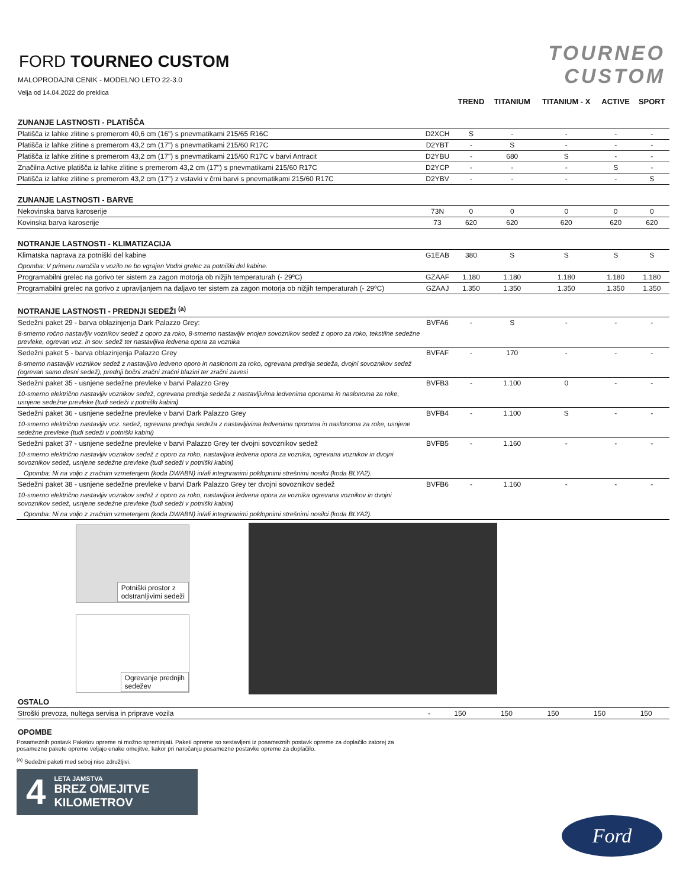TOURNEO
CUSTOM
FORD TOURNEO CUSTOM
MALOPRODAJNI CENIK - MODELNO LETO 22-3.0
Velja od 14.04.2022 do preklica
| | | TREND | TITANIUM | TITANIUM - X | ACTIVE | SPORT |
| --- | --- | --- | --- | --- | --- | --- |
| ZUNANJE LASTNOSTI - PLATIŠČA | | | | | | |
| Platišča iz lahke zlitine s premerom 40,6 cm (16") s pnevmatikami 215/65 R16C | D2XCH | S | - | - | - | - |
| Platišča iz lahke zlitine s premerom 43,2 cm (17") s pnevmatikami 215/60 R17C | D2YBT | - | S | - | - | - |
| Platišča iz lahke zlitine s premerom 43,2 cm (17") s pnevmatikami 215/60 R17C v barvi Antracit | D2YBU | - | 680 | S | - | - |
| Značilna Active platišča iz lahke zlitine s premerom 43,2 cm (17") s pnevmatikami 215/60 R17C | D2YCP | - | - | - | S | - |
| Platišča iz lahke zlitine s premerom 43,2 cm (17") z vstavki v črni barvi s pnevmatikami 215/60 R17C | D2YBV | - | - | - | - | S |
| ZUNANJE LASTNOSTI - BARVE | | | | | | |
| Nekovinska barva karoserije | 73N | 0 | 0 | 0 | 0 | 0 |
| Kovinska barva karoserije | 73 | 620 | 620 | 620 | 620 | 620 |
| NOTRANJE LASTNOSTI - KLIMATIZACIJA | | | | | | |
| Klimatska naprava za potniški del kabine | G1EAB | 380 | S | S | S | S |
| Opomba: V primeru naročila v vozilo ne bo vgrajen Vodni grelec za potniški del kabine. | | | | | | |
| Programabilni grelec na gorivo ter sistem za zagon motorja ob nižjih temperaturah (- 29ºC) | GZAAF | 1.180 | 1.180 | 1.180 | 1.180 | 1.180 |
| Programabilni grelec na gorivo z upravljanjem na daljavo ter sistem za zagon motorja ob nižjih temperaturah (- 29ºC) | GZAAJ | 1.350 | 1.350 | 1.350 | 1.350 | 1.350 |
| NOTRANJE LASTNOSTI - PREDNJI SEDEŽI <sup>(a)</sup> | | | | | | |
| Sedežni paket 29 - barva oblazinjenja Dark Palazzo Grey: | BVFA6 | - | S | - | - | - |
| 8-smerno ročno nastavljiv voznikov sedež z oporo za roko, 8-smerno nastavljiv enojen sovoznikov sedež z oporo za roko, tekstilne sedežne prevleke, ogrevan voz. in sov. sedež ter nastavljiva ledvena opora za voznika | | | | | | |
| Sedežni paket 5 - barva oblazinjenja Palazzo Grey | BVFAF | - | 170 | - | - | - |
| 8-smerno nastavljiv voznikov sedež z nastavljivo ledveno oporo in naslonom za roko, ogrevana prednja sedeža, dvojni sovoznikov sedež (ogrevan samo desni sedež), prednji bočni zračni zračni blazini ter zračni zavesi | | | | | | |
| Sedežni paket 35 - usnjene sedežne prevleke v barvi Palazzo Grey | BVFB3 | - | 1.100 | 0 | - | - |
| 10-smerno električno nastavljiv voznikov sedež, ogrevana prednja sedeža z nastavljivima ledvenima oporama in naslonoma za roke, usnjene sedežne prevleke (tudi sedeži v potniški kabini) | | | | | | |
| Sedežni paket 36 - usnjene sedežne prevleke v barvi Dark Palazzo Grey | BVFB4 | - | 1.100 | S | - | - |
| 10-smerno električno nastavljiv voz. sedež, ogrevana prednja sedeža z nastavljivima ledvenima oporoma in naslonoma za roke, usnjene sedežne prevleke (tudi sedeži v potniški kabini) | | | | | | |
| Sedežni paket 37 - usnjene sedežne prevleke v barvi Palazzo Grey ter dvojni sovoznikov sedež | BVFB5 | - | 1.160 | - | - | - |
| 10-smerno električno nastavljiv voznikov sedež z oporo za roko, nastavljiva ledvena opora za voznika, ogrevana voznikov in dvojni sovoznikov sedež, usnjene sedežne prevleke (tudi sedeži v potniški kabini) | | | | | | |
| Opomba: Ni na voljo z zračnim vzmetenjem (koda DWABN) in/ali integriranimi poklopnimi strešnimi nosilci (koda BLYA2). | | | | | | |
| Sedežni paket 38 - usnjene sedežne prevleke v barvi Dark Palazzo Grey ter dvojni sovoznikov sedež | BVFB6 | - | 1.160 | - | - | - |
| 10-smerno električno nastavljiv voznikov sedež z oporo za roko, nastavljiva ledvena opora za voznika ogrevana voznikov in dvojni sovoznikov sedež, usnjene sedežne prevleke (tudi sedeži v potniški kabini) | | | | | | |
| Opomba: Ni na voljo z zračnim vzmetenjem (koda DWABN) in/ali integriranimi poklopnimi strešnimi nosilci (koda BLYA2). | | | | | | |
Potniški prostor z
odstranljivimi sedeži
Ogrevanje prednjih
sedežev
| OSTALO | | | | | | |
| Stroški prevoza, nultega servisa in priprave vozila | - | 150 | 150 | 150 | 150 | 150 |
OPOMBE
Posameznih postavk Paketov opreme ni možno spreminjati. Paketi opreme so sestavljeni iz posameznih postavk opreme za doplačilo zatorej za posamezne pakete opreme veljajo enake omejitve, kakor pri naročanju posamezne postavke opreme za doplačilo.
<sup>(a)</sup> Sedežni paketi med seboj niso združljivi.
4
LETA JAMSTVA
BREZ OMEJITVE
KILOMETROV
Ford